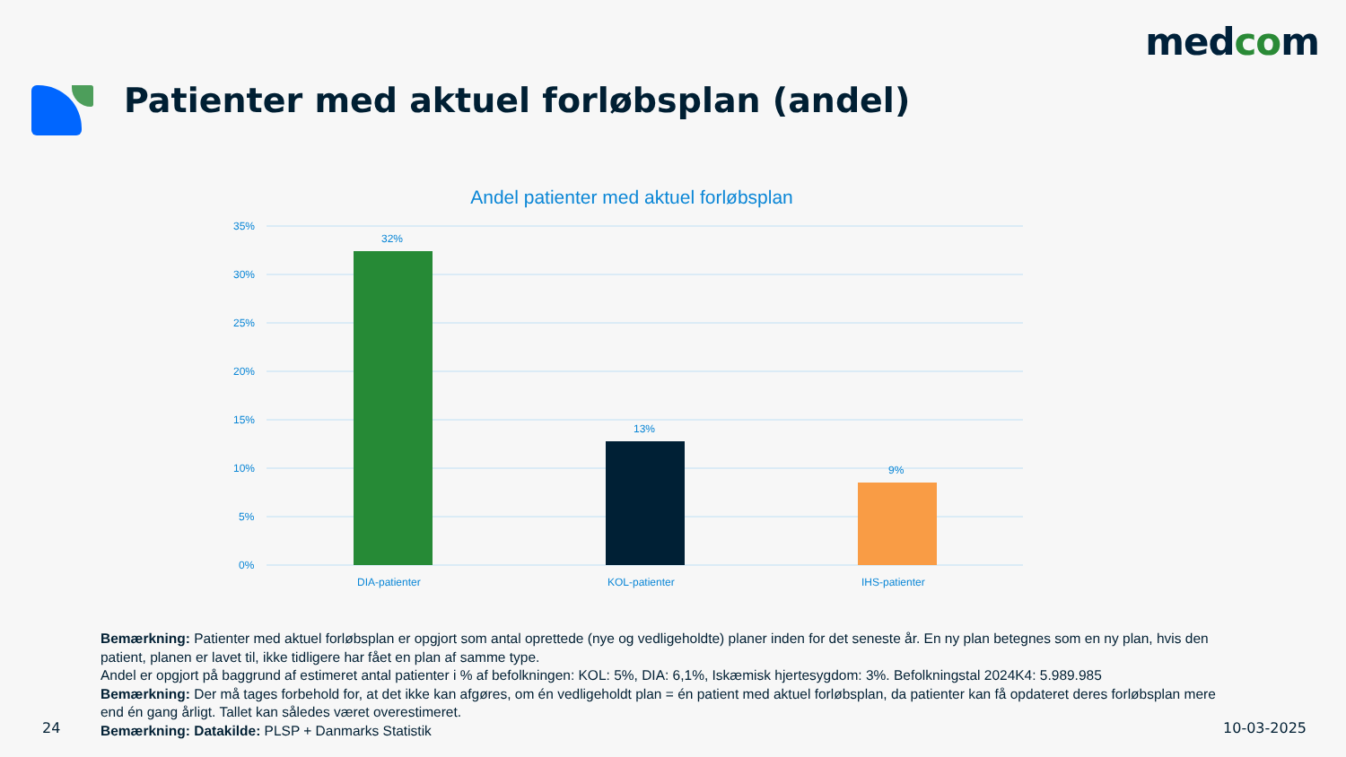medcom
Patienter med aktuel forløbsplan (andel)
Andel patienter med aktuel forløbsplan
35%
30%
25%
20%
15%
10%
5%
0%
32%
13%
9%
DIA-patienter
KOL-patienter
IHS-patienter
Bemærkning: Patienter med aktuel forløbsplan er opgjort som antal oprettede (nye og vedligeholdte) planer inden for det seneste år. En ny plan betegnes som en ny plan, hvis den patient, planen er lavet til, ikke tidligere har fået en plan af samme type.
Andel er opgjort på baggrund af estimeret antal patienter i % af befolkningen: KOL: 5%, DIA: 6,1%, Iskæmisk hjertesygdom: 3%. Befolkningstal 2024K4: 5.989.985
Bemærkning: Der må tages forbehold for, at det ikke kan afgøres, om én vedligeholdt plan = én patient med aktuel forløbsplan, da patienter kan få opdateret deres forløbsplan mere end én gang årligt. Tallet kan således været overestimeret.
Bemærkning: Datakilde: PLSP + Danmarks Statistik
24 10-03-2025